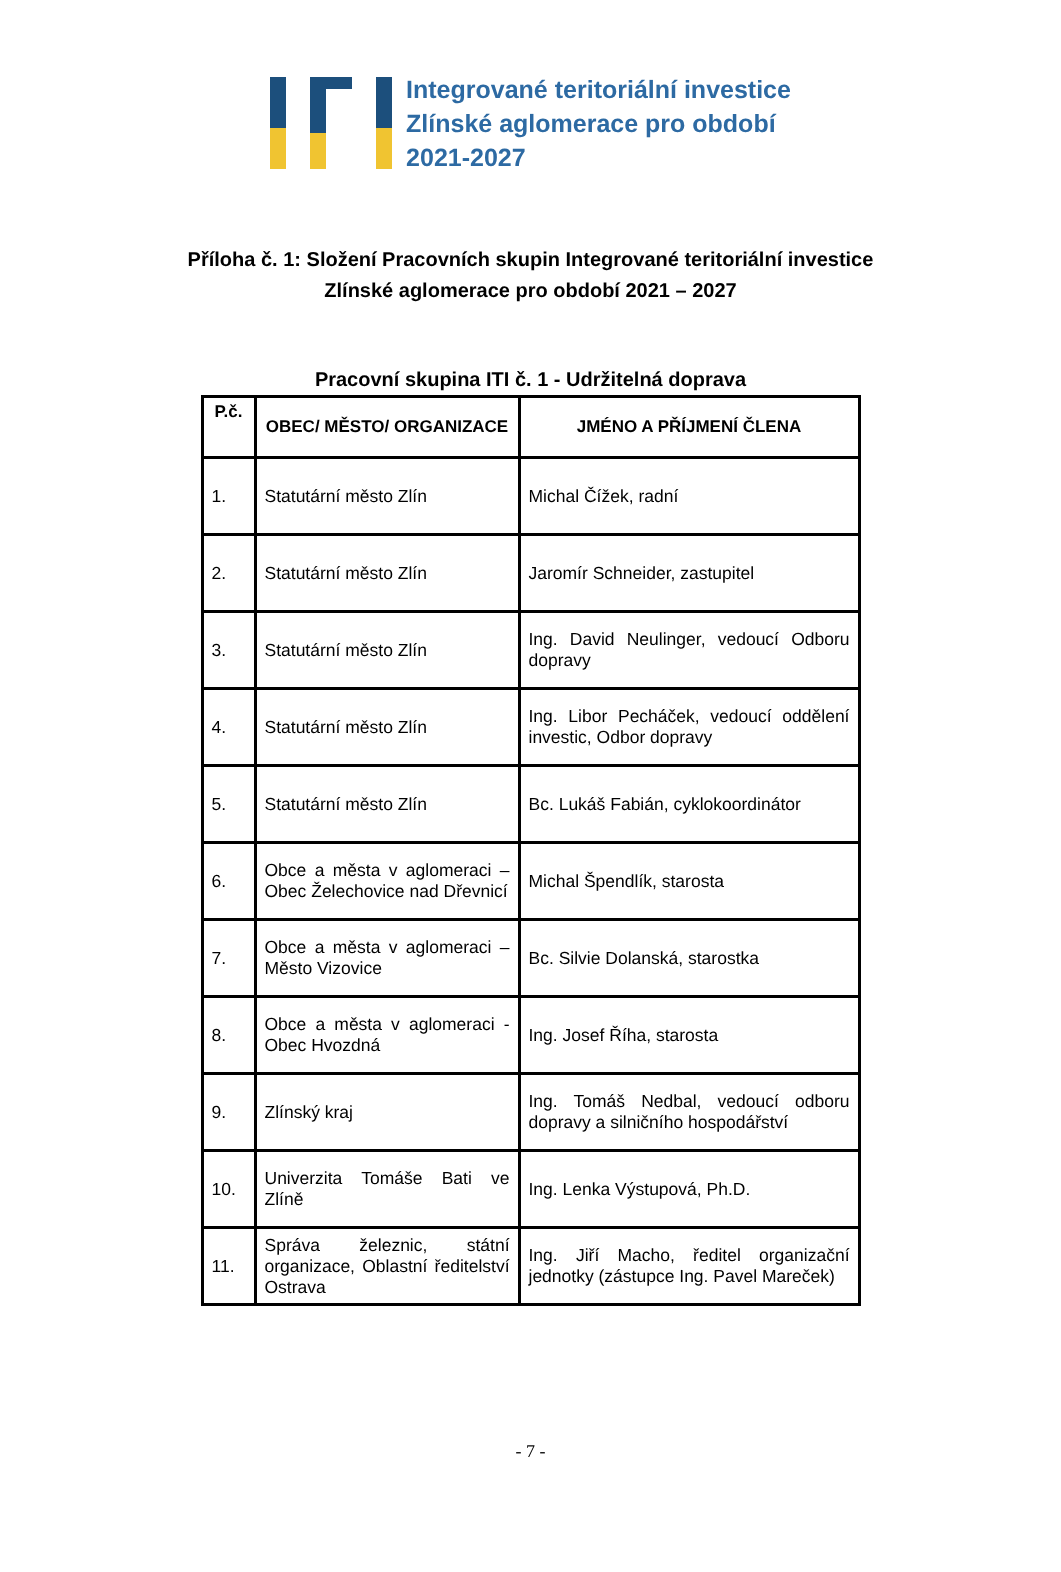Integrované teritoriální investice
Zlínské aglomerace pro období
2021-2027
Příloha č. 1: Složení Pracovních skupin Integrované teritoriální investice
Zlínské aglomerace pro období 2021 – 2027
Pracovní skupina ITI č. 1 - Udržitelná doprava
| P.č. | OBEC/ MĚSTO/ ORGANIZACE | JMÉNO A PŘÍJMENÍ ČLENA |
| --- | --- | --- |
| 1. | Statutární město Zlín | Michal Čížek, radní |
| 2. | Statutární město Zlín | Jaromír Schneider, zastupitel |
| 3. | Statutární město Zlín | Ing. David Neulinger, vedoucí Odboru dopravy |
| 4. | Statutární město Zlín | Ing. Libor Pecháček, vedoucí oddělení investic, Odbor dopravy |
| 5. | Statutární město Zlín | Bc. Lukáš Fabián, cyklokoordinátor |
| 6. | Obce a města v aglomeraci – Obec Želechovice nad Dřevnicí | Michal Špendlík, starosta |
| 7. | Obce a města v aglomeraci – Město Vizovice | Bc. Silvie Dolanská, starostka |
| 8. | Obce a města v aglomeraci - Obec Hvozdná | Ing. Josef Říha, starosta |
| 9. | Zlínský kraj | Ing. Tomáš Nedbal, vedoucí odboru dopravy a silničního hospodářství |
| 10. | Univerzita Tomáše Bati ve Zlíně | Ing. Lenka Výstupová, Ph.D. |
| 11. | Správa železnic, státní organizace, Oblastní ředitelství Ostrava | Ing. Jiří Macho, ředitel organizační jednotky (zástupce Ing. Pavel Mareček) |
- 7 -